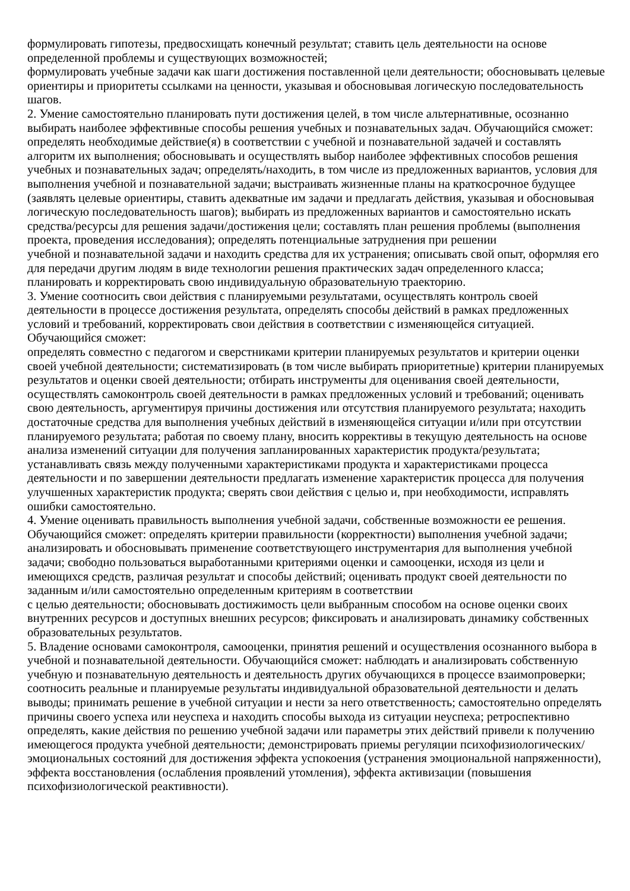формулировать гипотезы, предвосхищать конечный результат; ставить цель деятельности на основе определенной проблемы и существующих возможностей;
формулировать учебные задачи как шаги достижения поставленной цели деятельности; обосновывать целевые ориентиры и приоритеты ссылками на ценности, указывая и обосновывая логическую последовательность шагов.
2. Умение самостоятельно планировать пути достижения целей, в том числе альтернативные, осознанно выбирать наиболее эффективные способы решения учебных и познавательных задач. Обучающийся сможет: определять необходимые действие(я) в соответствии с учебной и познавательной задачей и составлять алгоритм их выполнения; обосновывать и осуществлять выбор наиболее эффективных способов решения учебных и познавательных задач; определять/находить, в том числе из предложенных вариантов, условия для выполнения учебной и познавательной задачи; выстраивать жизненные планы на краткосрочное будущее (заявлять целевые ориентиры, ставить адекватные им задачи и предлагать действия, указывая и обосновывая логическую последовательность шагов); выбирать из предложенных вариантов и самостоятельно искать средства/ресурсы для решения задачи/достижения цели; составлять план решения проблемы (выполнения проекта, проведения исследования); определять потенциальные затруднения при решении
учебной и познавательной задачи и находить средства для их устранения; описывать свой опыт, оформляя его для передачи другим людям в виде технологии решения практических задач определенного класса; планировать и корректировать свою индивидуальную образовательную траекторию.
3. Умение соотносить свои действия с планируемыми результатами, осуществлять контроль своей деятельности в процессе достижения результата, определять способы действий в рамках предложенных условий и требований, корректировать свои действия в соответствии с изменяющейся ситуацией. Обучающийся сможет:
определять совместно с педагогом и сверстниками критерии планируемых результатов и критерии оценки своей учебной деятельности; систематизировать (в том числе выбирать приоритетные) критерии планируемых результатов и оценки своей деятельности; отбирать инструменты для оценивания своей деятельности, осуществлять самоконтроль своей деятельности в рамках предложенных условий и требований; оценивать свою деятельность, аргументируя причины достижения или отсутствия планируемого результата; находить достаточные средства для выполнения учебных действий в изменяющейся ситуации и/или при отсутствии планируемого результата; работая по своему плану, вносить коррективы в текущую деятельность на основе анализа изменений ситуации для получения запланированных характеристик продукта/результата; устанавливать связь между полученными характеристиками продукта и характеристиками процесса деятельности и по завершении деятельности предлагать изменение характеристик процесса для получения улучшенных характеристик продукта; сверять свои действия с целью и, при необходимости, исправлять ошибки самостоятельно.
4. Умение оценивать правильность выполнения учебной задачи, собственные возможности ее решения. Обучающийся сможет: определять критерии правильности (корректности) выполнения учебной задачи; анализировать и обосновывать применение соответствующего инструментария для выполнения учебной задачи; свободно пользоваться выработанными критериями оценки и самооценки, исходя из цели и имеющихся средств, различая результат и способы действий; оценивать продукт своей деятельности по заданным и/или самостоятельно определенным критериям в соответствии
с целью деятельности; обосновывать достижимость цели выбранным способом на основе оценки своих внутренних ресурсов и доступных внешних ресурсов; фиксировать и анализировать динамику собственных образовательных результатов.
5. Владение основами самоконтроля, самооценки, принятия решений и осуществления осознанного выбора в учебной и познавательной деятельности. Обучающийся сможет: наблюдать и анализировать собственную учебную и познавательную деятельность и деятельность других обучающихся в процессе взаимопроверки; соотносить реальные и планируемые результаты индивидуальной образовательной деятельности и делать выводы; принимать решение в учебной ситуации и нести за него ответственность; самостоятельно определять причины своего успеха или неуспеха и находить способы выхода из ситуации неуспеха; ретроспективно определять, какие действия по решению учебной задачи или параметры этих действий привели к получению имеющегося продукта учебной деятельности; демонстрировать приемы регуляции психофизиологических/эмоциональных состояний для достижения эффекта успокоения (устранения эмоциональной напряженности), эффекта восстановления (ослабления проявлений утомления), эффекта активизации (повышения психофизиологической реактивности).